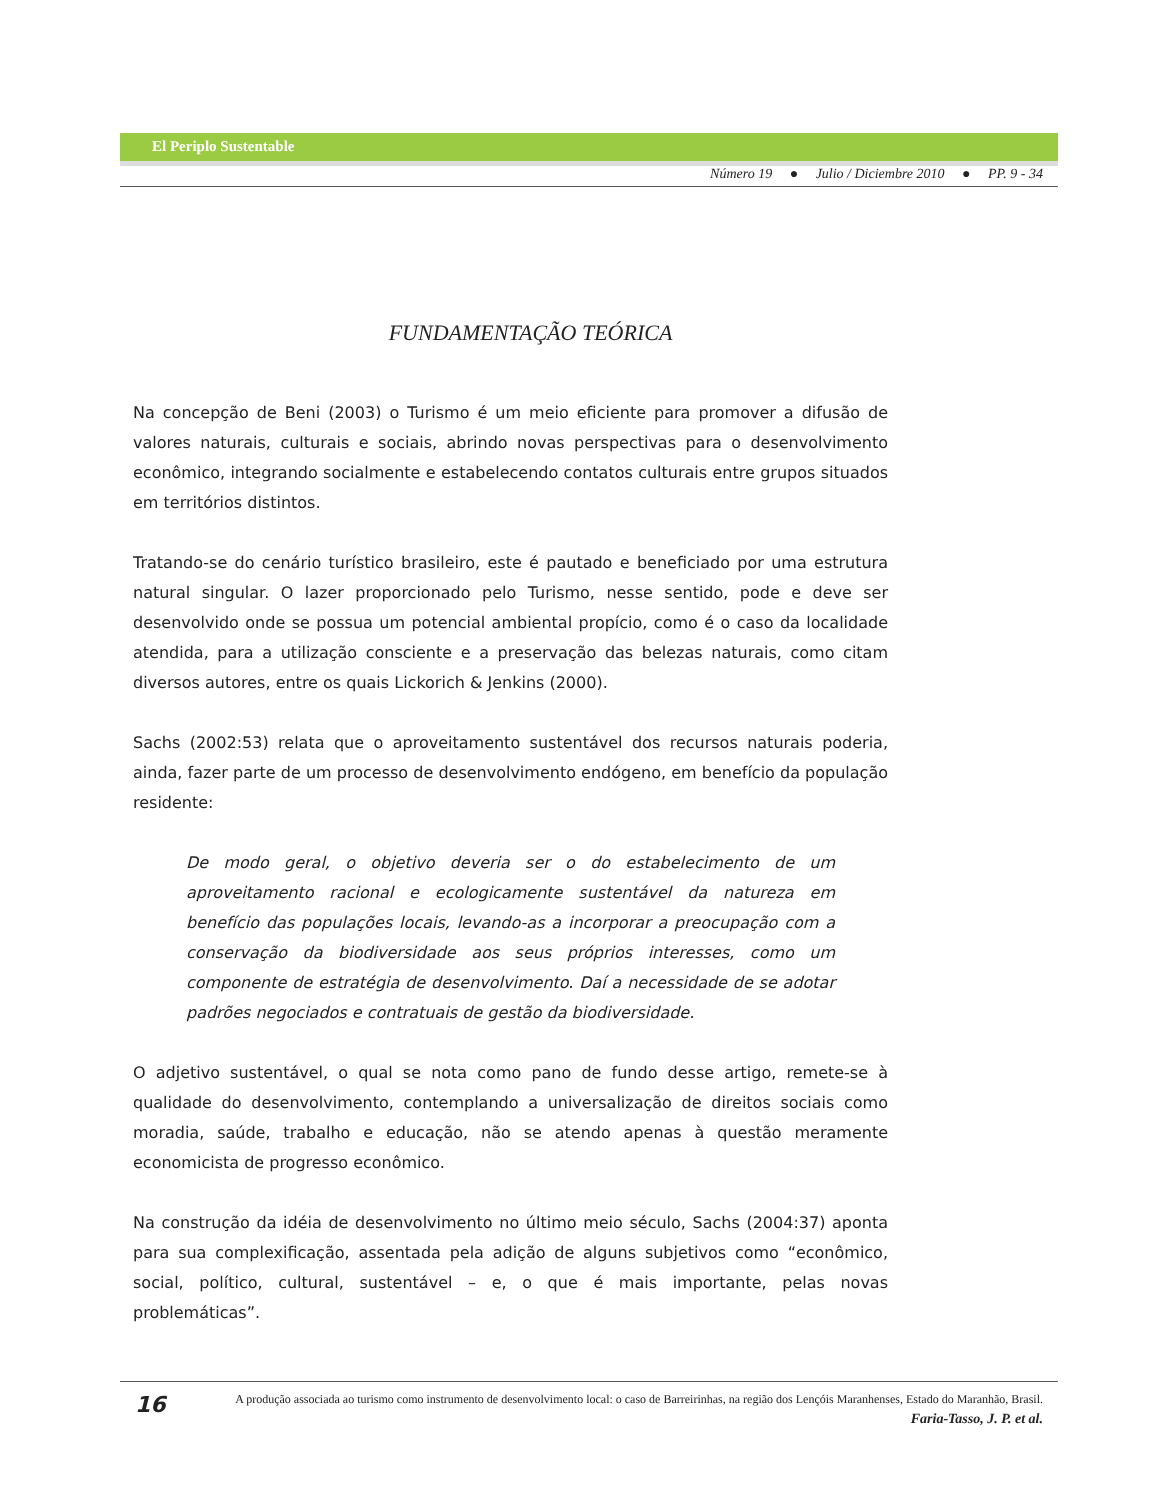El Periplo Sustentable
Número 19 ● Julio / Diciembre 2010 ● PP. 9 - 34
FUNDAMENTAÇÃO TEÓRICA
Na concepção de Beni (2003) o Turismo é um meio eficiente para promover a difusão de valores naturais, culturais e sociais, abrindo novas perspectivas para o desenvolvimento econômico, integrando socialmente e estabelecendo contatos culturais entre grupos situados em territórios distintos.
Tratando-se do cenário turístico brasileiro, este é pautado e beneficiado por uma estrutura natural singular. O lazer proporcionado pelo Turismo, nesse sentido, pode e deve ser desenvolvido onde se possua um potencial ambiental propício, como é o caso da localidade atendida, para a utilização consciente e a preservação das belezas naturais, como citam diversos autores, entre os quais Lickorich & Jenkins (2000).
Sachs (2002:53) relata que o aproveitamento sustentável dos recursos naturais poderia, ainda, fazer parte de um processo de desenvolvimento endógeno, em benefício da população residente:
De modo geral, o objetivo deveria ser o do estabelecimento de um aproveitamento racional e ecologicamente sustentável da natureza em benefício das populações locais, levando-as a incorporar a preocupação com a conservação da biodiversidade aos seus próprios interesses, como um componente de estratégia de desenvolvimento. Daí a necessidade de se adotar padrões negociados e contratuais de gestão da biodiversidade.
O adjetivo sustentável, o qual se nota como pano de fundo desse artigo, remete-se à qualidade do desenvolvimento, contemplando a universalização de direitos sociais como moradia, saúde, trabalho e educação, não se atendo apenas à questão meramente economicista de progresso econômico.
Na construção da idéia de desenvolvimento no último meio século, Sachs (2004:37) aponta para sua complexificação, assentada pela adição de alguns subjetivos como “econômico, social, político, cultural, sustentável – e, o que é mais importante, pelas novas problemáticas”.
16
A produção associada ao turismo como instrumento de desenvolvimento local: o caso de Barreirinhas, na região dos Lençóis Maranhenses, Estado do Maranhão, Brasil.
Faria-Tasso, J. P. et al.